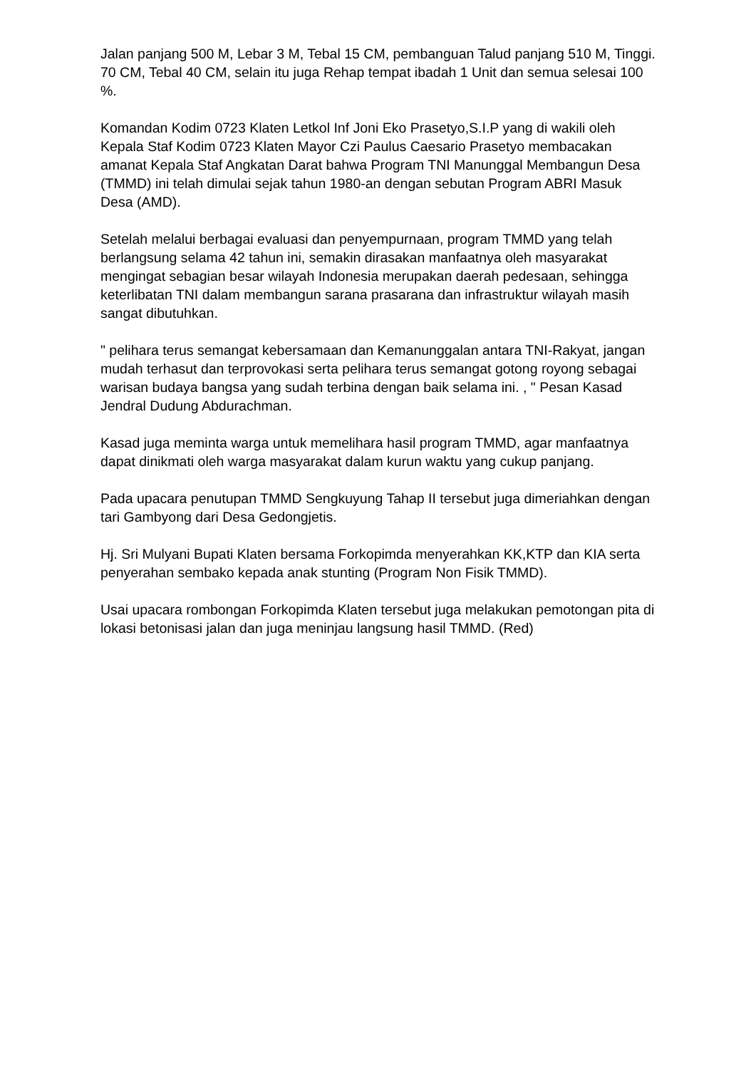Jalan panjang 500 M, Lebar 3 M, Tebal 15 CM, pembanguan Talud panjang 510 M, Tinggi. 70 CM, Tebal 40 CM, selain itu juga Rehap tempat ibadah 1 Unit dan semua selesai 100 %.
Komandan Kodim 0723 Klaten Letkol Inf Joni Eko Prasetyo,S.I.P yang di wakili oleh Kepala Staf Kodim 0723 Klaten Mayor Czi Paulus Caesario Prasetyo membacakan amanat Kepala Staf Angkatan Darat bahwa Program TNI Manunggal Membangun Desa (TMMD) ini telah dimulai sejak tahun 1980-an dengan sebutan Program ABRI Masuk Desa (AMD).
Setelah melalui berbagai evaluasi dan penyempurnaan, program TMMD yang telah berlangsung selama 42 tahun ini, semakin dirasakan manfaatnya oleh masyarakat mengingat sebagian besar wilayah Indonesia merupakan daerah pedesaan, sehingga keterlibatan TNI dalam membangun sarana prasarana dan infrastruktur wilayah masih sangat dibutuhkan.
" pelihara terus semangat kebersamaan dan Kemanunggalan antara TNI-Rakyat, jangan mudah terhasut dan terprovokasi serta pelihara terus semangat gotong royong sebagai warisan budaya bangsa yang sudah terbina dengan baik selama ini. , " Pesan Kasad Jendral Dudung Abdurachman.
Kasad juga meminta warga untuk memelihara hasil program TMMD, agar manfaatnya dapat dinikmati oleh warga masyarakat dalam kurun waktu yang cukup panjang.
Pada upacara penutupan TMMD Sengkuyung Tahap II tersebut juga dimeriahkan dengan tari Gambyong dari Desa Gedongjetis.
Hj. Sri Mulyani Bupati Klaten bersama Forkopimda menyerahkan KK,KTP dan KIA serta penyerahan sembako kepada anak stunting (Program Non Fisik TMMD).
Usai upacara rombongan Forkopimda Klaten tersebut juga melakukan pemotongan pita di lokasi betonisasi jalan dan juga meninjau langsung hasil TMMD. (Red)